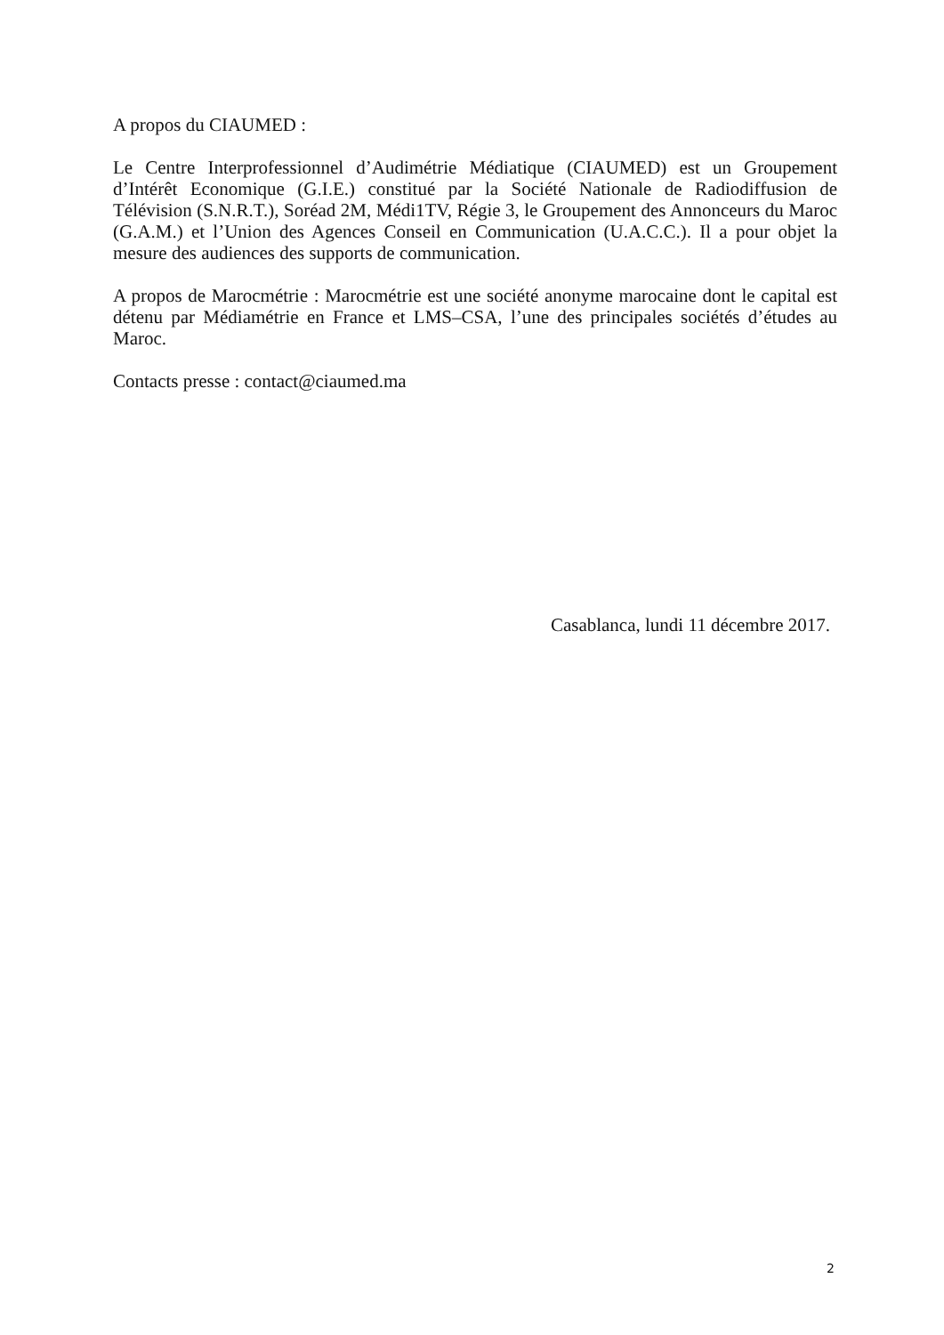A propos du CIAUMED :
Le Centre Interprofessionnel d’Audimétrie Médiatique (CIAUMED) est un Groupement d’Intérêt Economique (G.I.E.) constitué par la Société Nationale de Radiodiffusion de Télévision (S.N.R.T.), Soréad 2M, Médi1TV, Régie 3, le Groupement des Annonceurs du Maroc (G.A.M.) et l’Union des Agences Conseil en Communication (U.A.C.C.). Il a pour objet la mesure des audiences des supports de communication.
A propos de Marocmétrie : Marocmétrie est une société anonyme marocaine dont le capital est détenu par Médiamétrie en France et LMS–CSA, l’une des principales sociétés d’études au Maroc.
Contacts presse : contact@ciaumed.ma
Casablanca, lundi 11 décembre 2017.
2